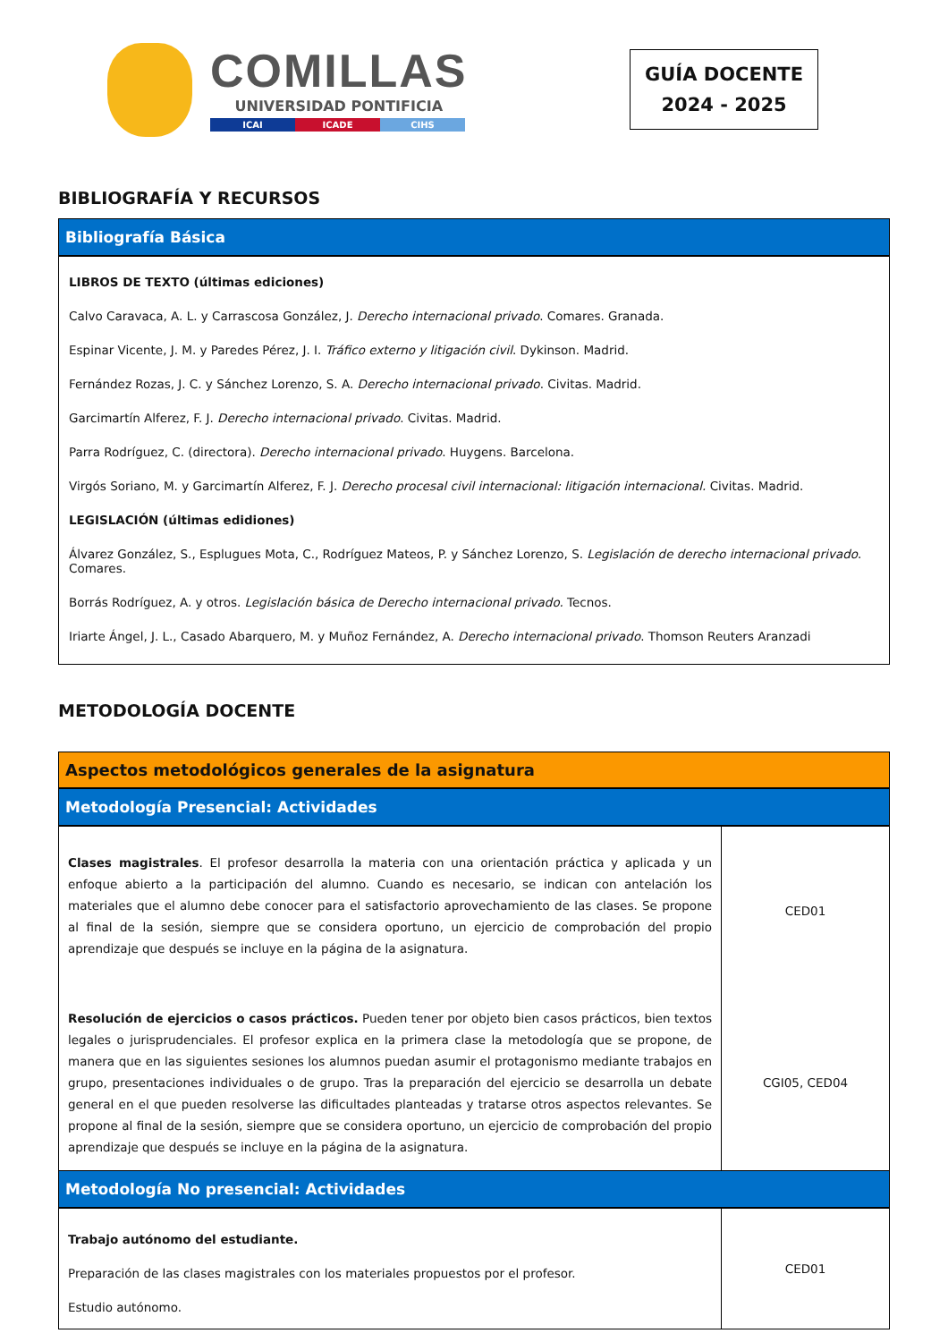COMILLAS
UNIVERSIDAD PONTIFICIA
ICAI ICADE CIHS
GUÍA DOCENTE
2024 - 2025
BIBLIOGRAFÍA Y RECURSOS
| Bibliografía Básica |
| LIBROS DE TEXTO (últimas ediciones) Calvo Caravaca, A. L. y Carrascosa González, J. Derecho internacional privado . Comares. Granada. Espinar Vicente, J. M. y Paredes Pérez, J. I. Tráfico externo y litigación civil . Dykinson. Madrid. Fernández Rozas, J. C. y Sánchez Lorenzo, S. A. Derecho internacional privado . Civitas. Madrid. Garcimartín Alferez, F. J. Derecho internacional privado . Civitas. Madrid. Parra Rodríguez, C. (directora). Derecho internacional privado . Huygens. Barcelona. Virgós Soriano, M. y Garcimartín Alferez, F. J. Derecho procesal civil internacional: litigación internacional. Civitas. Madrid. LEGISLACIÓN (últimas edidiones) Álvarez González, S., Esplugues Mota, C., Rodríguez Mateos, P. y Sánchez Lorenzo, S. Legislación de derecho internacional privado . Comares. Borrás Rodríguez, A. y otros. Legislación básica de Derecho internacional privado. Tecnos. Iriarte Ángel, J. L., Casado Abarquero, M. y Muñoz Fernández, A. Derecho internacional privado . Thomson Reuters Aranzadi |
METODOLOGÍA DOCENTE
Aspectos metodológicos generales de la asignatura
| Metodología Presencial: Actividades | |
| Clases magistrales . El profesor desarrolla la materia con una orientación práctica y aplicada y un enfoque abierto a la participación del alumno. Cuando es necesario, se indican con antelación los materiales que el alumno debe conocer para el satisfactorio aprovechamiento de las clases. Se propone al final de la sesión, siempre que se considera oportuno, un ejercicio de comprobación del propio aprendizaje que después se incluye en la página de la asignatura. | CED01 |
| Resolución de ejercicios o casos prácticos. Pueden tener por objeto bien casos prácticos, bien textos legales o jurisprudenciales. El profesor explica en la primera clase la metodología que se propone, de manera que en las siguientes sesiones los alumnos puedan asumir el protagonismo mediante trabajos en grupo, presentaciones individuales o de grupo. Tras la preparación del ejercicio se desarrolla un debate general en el que pueden resolverse las dificultades planteadas y tratarse otros aspectos relevantes. Se propone al final de la sesión, siempre que se considera oportuno, un ejercicio de comprobación del propio aprendizaje que después se incluye en la página de la asignatura. | CGI05, CED04 |
| Metodología No presencial: Actividades | |
| Trabajo autónomo del estudiante. Preparación de las clases magistrales con los materiales propuestos por el profesor. Estudio autónomo. | CED01 |